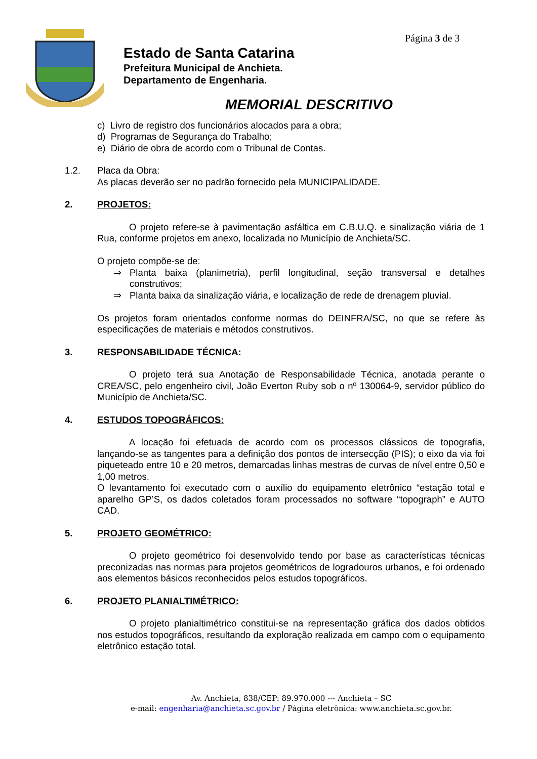Página 3 de 3
Estado de Santa Catarina
Prefeitura Municipal de Anchieta.
Departamento de Engenharia.
MEMORIAL DESCRITIVO
c) Livro de registro dos funcionários alocados para a obra;
d) Programas de Segurança do Trabalho;
e) Diário de obra de acordo com o Tribunal de Contas.
1.2. Placa da Obra:
As placas deverão ser no padrão fornecido pela MUNICIPALIDADE.
2. PROJETOS:
O projeto refere-se à pavimentação asfáltica em C.B.U.Q. e sinalização viária de 1 Rua, conforme projetos em anexo, localizada no Município de Anchieta/SC.
O projeto compõe-se de:
⇒ Planta baixa (planimetria), perfil longitudinal, seção transversal e detalhes construtivos;
⇒ Planta baixa da sinalização viária, e localização de rede de drenagem pluvial.
Os projetos foram orientados conforme normas do DEINFRA/SC, no que se refere às especificações de materiais e métodos construtivos.
3. RESPONSABILIDADE TÉCNICA:
O projeto terá sua Anotação de Responsabilidade Técnica, anotada perante o CREA/SC, pelo engenheiro civil, João Everton Ruby sob o nº 130064-9, servidor público do Município de Anchieta/SC.
4. ESTUDOS TOPOGRÁFICOS:
A locação foi efetuada de acordo com os processos clássicos de topografia, lançando-se as tangentes para a definição dos pontos de intersecção (PIS); o eixo da via foi piqueteado entre 10 e 20 metros, demarcadas linhas mestras de curvas de nível entre 0,50 e 1,00 metros.
O levantamento foi executado com o auxílio do equipamento eletrônico “estação total e aparelho GP’S, os dados coletados foram processados no software “topograph” e AUTO CAD.
5. PROJETO GEOMÉTRICO:
O projeto geométrico foi desenvolvido tendo por base as características técnicas preconizadas nas normas para projetos geométricos de logradouros urbanos, e foi ordenado aos elementos básicos reconhecidos pelos estudos topográficos.
6. PROJETO PLANIALTIMÉTRICO:
O projeto planialtimétrico constitui-se na representação gráfica dos dados obtidos nos estudos topográficos, resultando da exploração realizada em campo com o equipamento eletrônico estação total.
Av. Anchieta, 838/CEP: 89.970.000 --- Anchieta – SC
e-mail: engenharia@anchieta.sc.gov.br / Página eletrônica: www.anchieta.sc.gov.br.